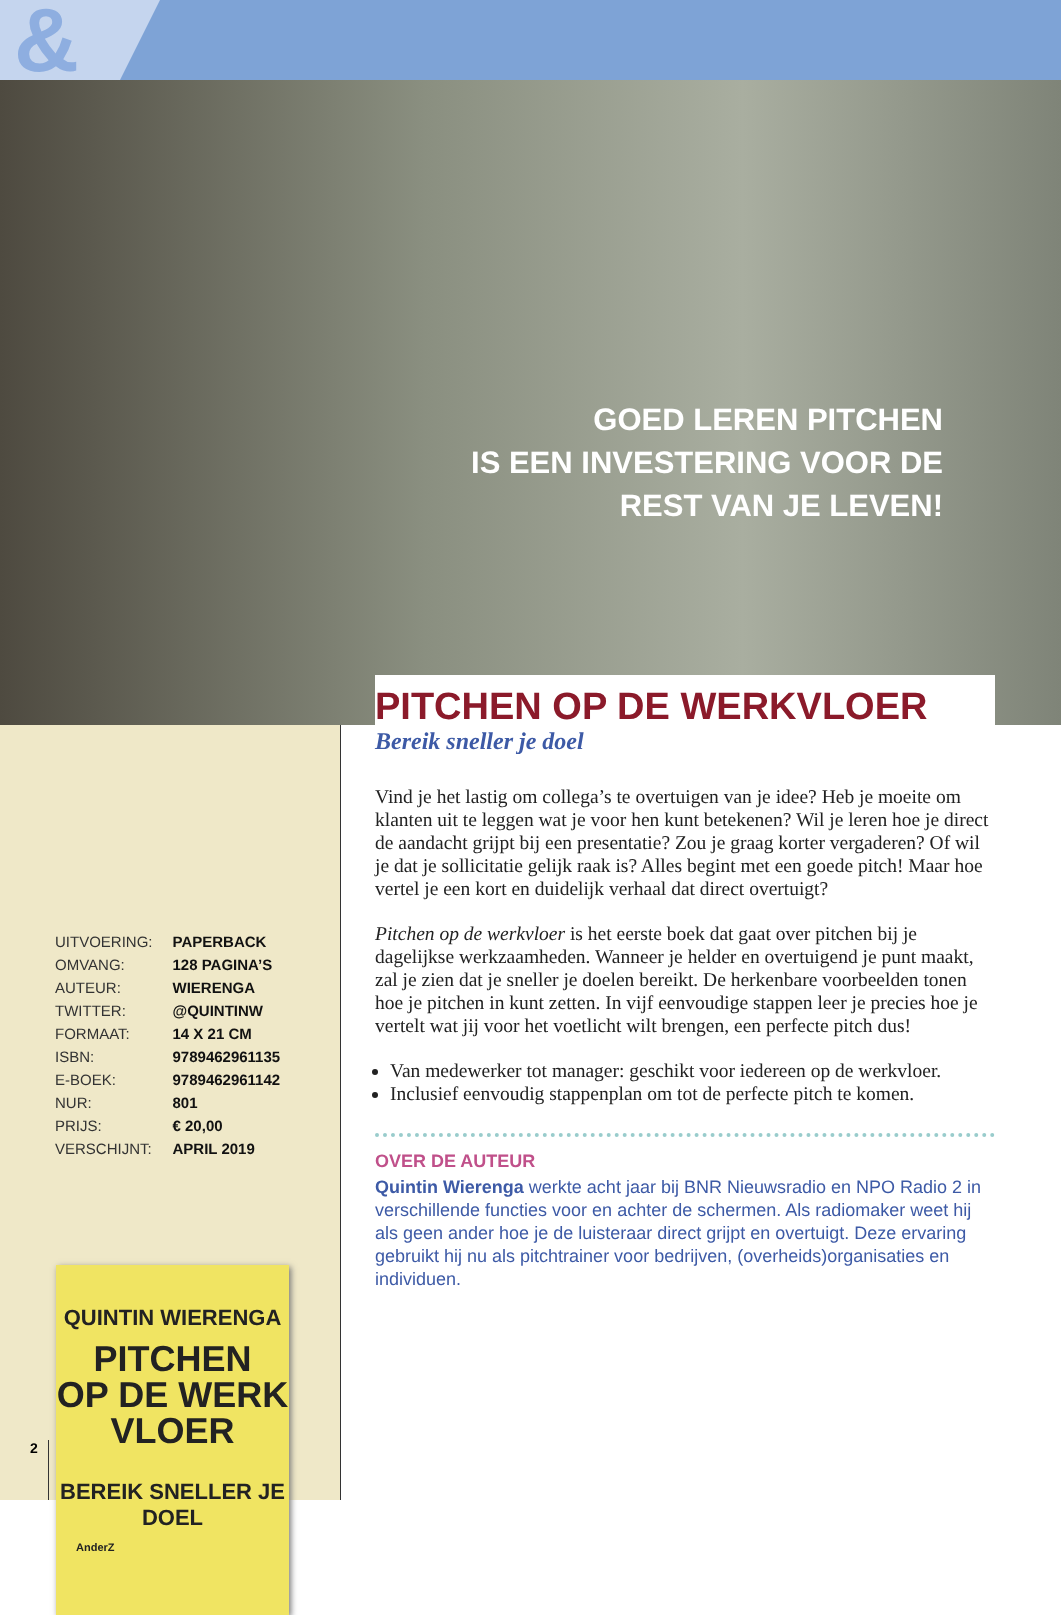&
GOED LEREN PITCHEN
IS EEN INVESTERING VOOR DE
REST VAN JE LEVEN!
QUINTIN WIERENGA
PITCHEN
OP DE WERK
VLOER
BEREIK SNELLER JE DOEL
AnderZ
| UITVOERING: | PAPERBACK |
| OMVANG: | 128 PAGINA’S |
| AUTEUR: | WIERENGA |
| TWITTER: | @QUINTINW |
| FORMAAT: | 14 X 21 CM |
| ISBN: | 9789462961135 |
| E-BOEK: | 9789462961142 |
| NUR: | 801 |
| PRIJS: | € 20,00 |
| VERSCHIJNT: | APRIL 2019 |
PITCHEN OP DE WERKVLOER
Bereik sneller je doel
Vind je het lastig om collega’s te overtuigen van je idee? Heb je moeite om klanten uit te leggen wat je voor hen kunt betekenen? Wil je leren hoe je direct de aandacht grijpt bij een presentatie? Zou je graag korter vergaderen? Of wil je dat je sollicitatie gelijk raak is? Alles begint met een goede pitch! Maar hoe vertel je een kort en duidelijk verhaal dat direct overtuigt?
Pitchen op de werkvloer is het eerste boek dat gaat over pitchen bij je dagelijkse werkzaamheden. Wanneer je helder en overtuigend je punt maakt, zal je zien dat je sneller je doelen bereikt. De herkenbare voorbeelden tonen hoe je pitchen in kunt zetten. In vijf eenvoudige stappen leer je precies hoe je vertelt wat jij voor het voetlicht wilt brengen, een perfecte pitch dus!
Van medewerker tot manager: geschikt voor iedereen op de werkvloer.
Inclusief eenvoudig stappenplan om tot de perfecte pitch te komen.
OVER DE AUTEUR
Quintin Wierenga werkte acht jaar bij BNR Nieuwsradio en NPO Radio 2 in verschillende functies voor en achter de schermen. Als radiomaker weet hij als geen ander hoe je de luisteraar direct grijpt en overtuigt. Deze ervaring gebruikt hij nu als pitchtrainer voor bedrijven, (overheids)organisaties en individuen.
2